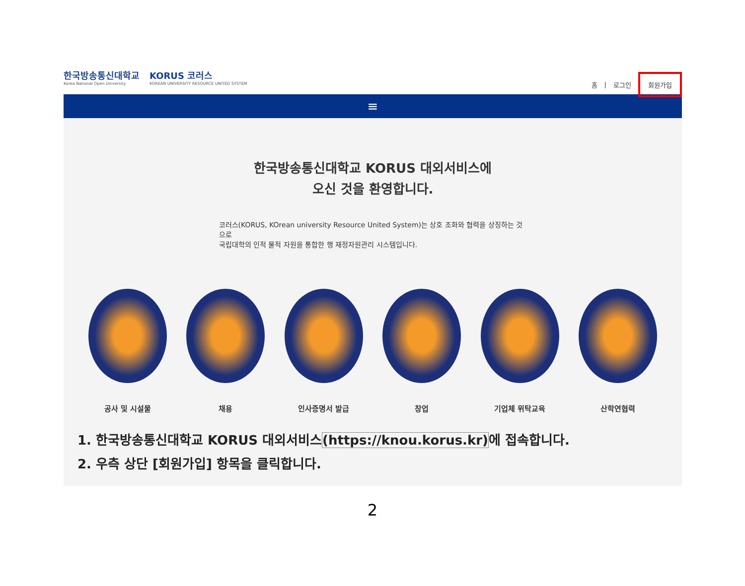한국방송통신대학교
Korea National Open University
KORUS 코러스
KOREAN UNIVERSITY RESOURCE UNITED SYSTEM
홈 | 로그인 회원가입
≡
한국방송통신대학교 KORUS 대외서비스에
오신 것을 환영합니다.
코러스(KORUS, KOrean university Resource United System)는 상호 조화와 협력을 상징하는 것으로
국립대학의 인적 물적 자원을 통합한 행 재정자원관리 시스템입니다.
공사 및 시설물 채용 인사증명서 발급 창업 기업체 위탁교육 산학연협력
1. 한국방송통신대학교 KORUS 대외서비스(https://knou.korus.kr) 에 접속합니다.
2. 우측 상단 [회원가입] 항목을 클릭합니다.
2